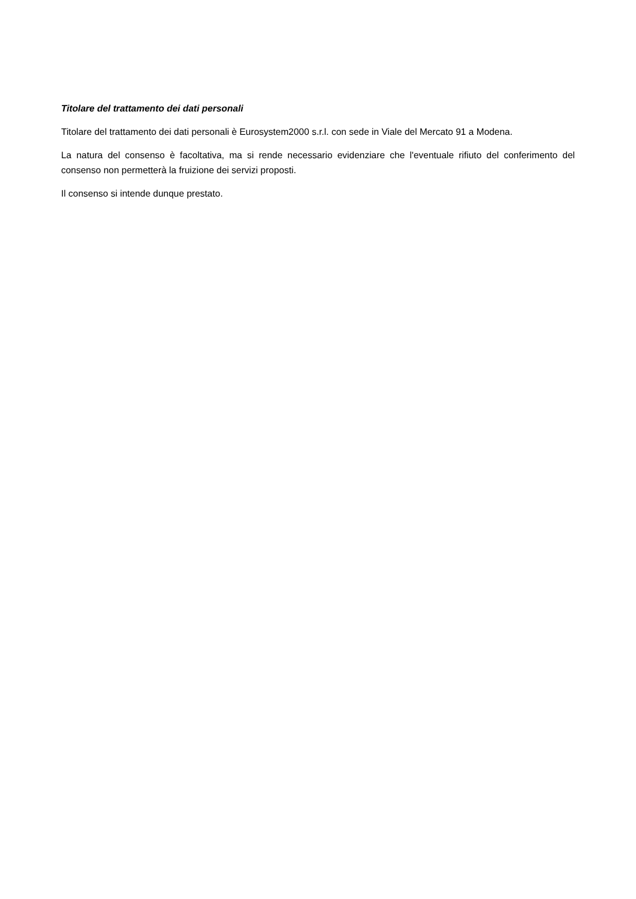Titolare del trattamento dei dati personali
Titolare del trattamento dei dati personali è Eurosystem2000 s.r.l. con sede in Viale del Mercato 91 a Modena.
La natura del consenso è facoltativa, ma si rende necessario evidenziare che l'eventuale rifiuto del conferimento del consenso non permetterà la fruizione dei servizi proposti.
Il consenso si intende dunque prestato.